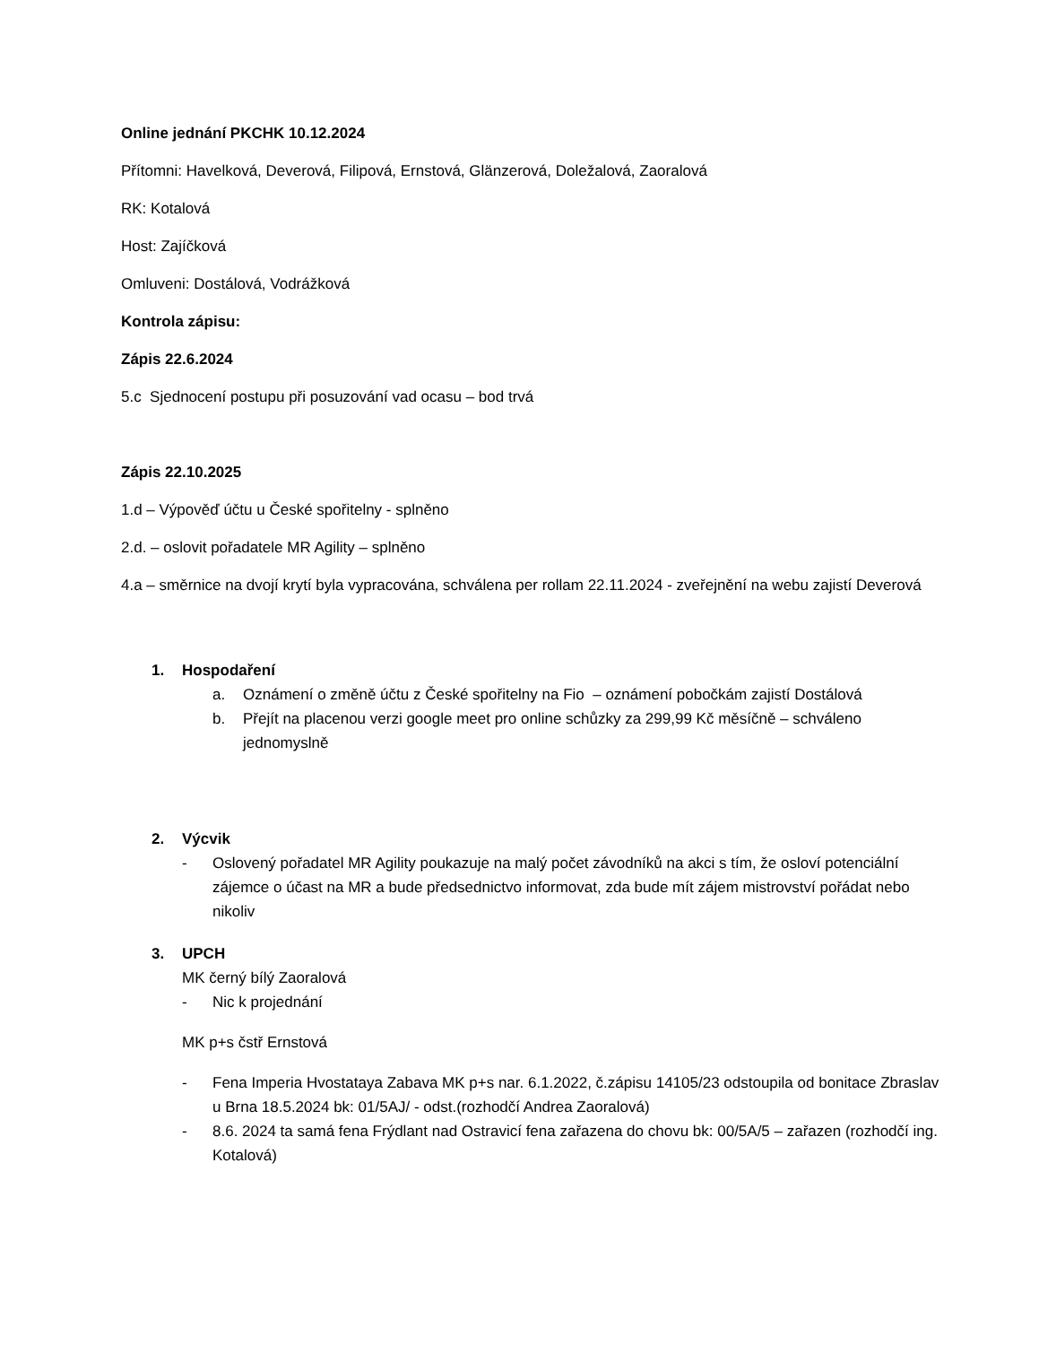Online jednání PKCHK 10.12.2024
Přítomni: Havelková, Deverová, Filipová, Ernstová, Glänzerová, Doležalová, Zaoralová
RK: Kotalová
Host: Zajíčková
Omluveni: Dostálová, Vodrážková
Kontrola zápisu:
Zápis 22.6.2024
5.c Sjednocení postupu při posuzování vad ocasu – bod trvá
Zápis 22.10.2025
1.d – Výpověď účtu u České spořitelny - splněno
2.d. – oslovit pořadatele MR Agility – splněno
4.a – směrnice na dvojí krytí byla vypracována, schválena per rollam 22.11.2024 - zveřejnění na webu zajistí Deverová
1. Hospodaření
a. Oznámení o změně účtu z České spořitelny na Fio – oznámení pobočkám zajistí Dostálová
b. Přejít na placenou verzi google meet pro online schůzky za 299,99 Kč měsíčně – schváleno jednomyslně
2. Výcvik
- Oslovený pořadatel MR Agility poukazuje na malý počet závodníků na akci s tím, že osloví potenciální zájemce o účast na MR a bude předsednictvo informovat, zda bude mít zájem mistrovství pořádat nebo nikoliv
3. UPCH
MK černý bílý Zaoralová
- Nic k projednání
MK p+s čstř Ernstová
- Fena Imperia Hvostataya Zabava MK p+s nar. 6.1.2022, č.zápisu 14105/23 odstoupila od bonitace Zbraslav u Brna 18.5.2024 bk: 01/5AJ/ - odst.(rozhodčí Andrea Zaoralová)
- 8.6. 2024 ta samá fena Frýdlant nad Ostravicí fena zařazena do chovu bk: 00/5A/5 – zařazen (rozhodčí ing. Kotalová)